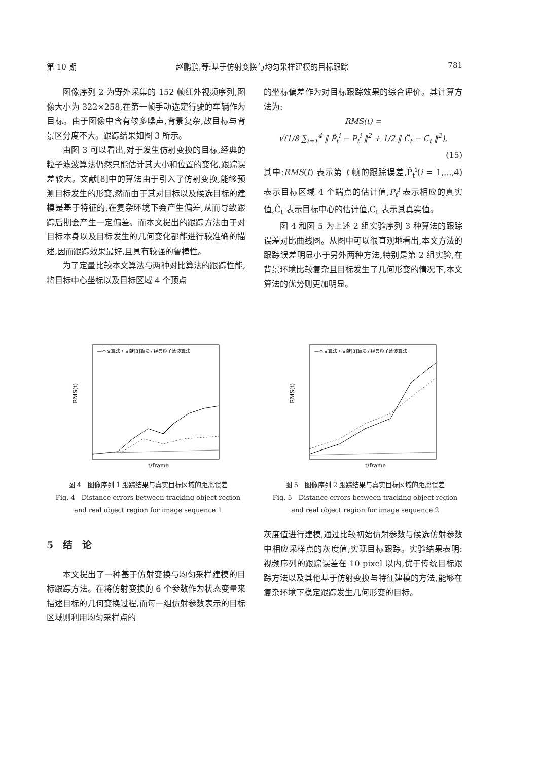第 10 期 赵鹏鹏,等:基于仿射变换与均匀采样建模的目标跟踪 781
图像序列 2 为野外采集的 152 帧红外视频序列,图像大小为 322×258,在第一帧手动选定行驶的车辆作为目标。由于图像中含有较多噪声,背景复杂,故目标与背景区分度不大。跟踪结果如图 3 所示。
由图 3 可以看出,对于发生仿射变换的目标,经典的粒子滤波算法仍然只能估计其大小和位置的变化,跟踪误差较大。文献[8]中的算法由于引入了仿射变换,能够预测目标发生的形变,然而由于其对目标以及候选目标的建模是基于特征的,在复杂环境下会产生偏差,从而导致跟踪后期会产生一定偏差。而本文提出的跟踪方法由于对目标本身以及目标发生的几何变化都能进行较准确的描述,因而跟踪效果最好,且具有较强的鲁棒性。
为了定量比较本文算法与两种对比算法的跟踪性能,将目标中心坐标以及目标区域 4 个顶点
的坐标偏差作为对目标跟踪效果的综合评价。其计算方法为:
RMS(t) =
√(1/8 ∑<sub>i=1</sub><sup>4</sup> ‖ P̂<sub>t</sub><sup>i</sup> − P<sub>t</sub><sup>i</sup> ‖<sup>2</sup> + 1/2 ‖ Ĉ<sub>t</sub> − C<sub>t</sub> ‖<sup>2</sup>),
(15)
其中:RMS(t) 表示第 t 帧的跟踪误差,P̂<sub>t</sub><sup>i</sup>(i = 1,...,4) 表示目标区域 4 个端点的估计值,P<sub>t</sub><sup>i</sup> 表示相应的真实值,Ĉ<sub>t</sub> 表示目标中心的估计值,C<sub>t</sub> 表示其真实值。
图 4 和图 5 为上述 2 组实验序列 3 种算法的跟踪误差对比曲线图。从图中可以很直观地看出,本文方法的跟踪误差明显小于另外两种方法,特别是第 2 组实验,在背景环境比较复杂且目标发生了几何形变的情况下,本文算法的优势则更加明显。
RMS(t)
—本文算法 / 文献[8]算法 / 经典粒子滤波算法
t/frame
图 4　图像序列 1 跟踪结果与真实目标区域的距离误差
Fig. 4　Distance errors between tracking object region
and real object region for image sequence 1
RMS(t)
—本文算法 / 文献[8]算法 / 经典粒子滤波算法
t/frame
图 5　图像序列 2 跟踪结果与真实目标区域的距离误差
Fig. 5　Distance errors between tracking object region
and real object region for image sequence 2
5　结　论
本文提出了一种基于仿射变换与均匀采样建模的目标跟踪方法。在将仿射变换的 6 个参数作为状态变量来描述目标的几何变换过程,而每一组仿射参数表示的目标区域则利用均匀采样点的
灰度值进行建模,通过比较初始仿射参数与候选仿射参数中相应采样点的灰度值,实现目标跟踪。实验结果表明:视频序列的跟踪误差在 10 pixel 以内,优于传统目标跟踪方法以及其他基于仿射变换与特征建模的方法,能够在复杂环境下稳定跟踪发生几何形变的目标。